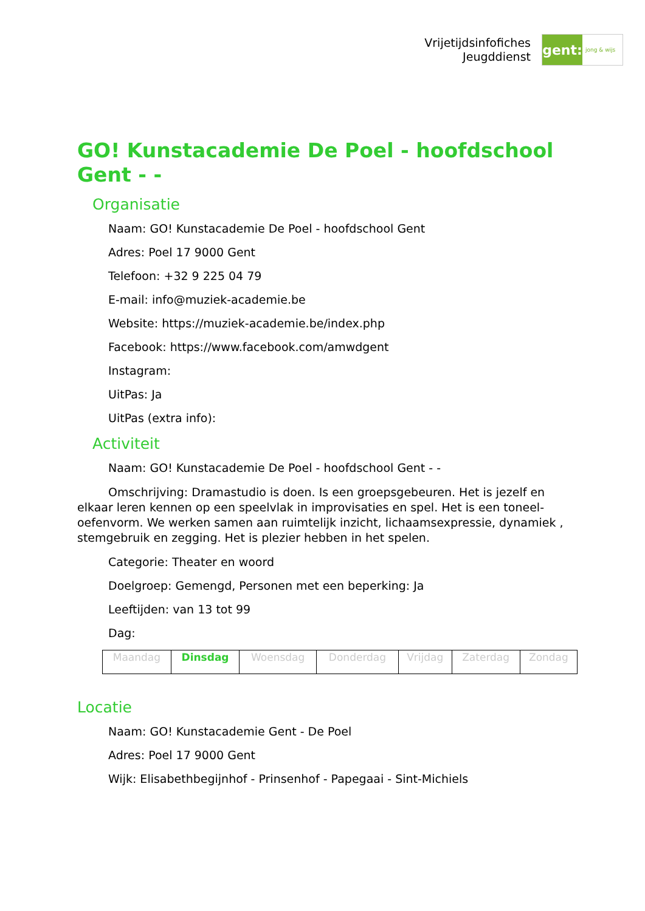Vrijetijdsinfofiches
Jeugddienst
gent:
jong & wijs
GO! Kunstacademie De Poel - hoofdschool Gent - -
Organisatie
Naam: GO! Kunstacademie De Poel - hoofdschool Gent
Adres: Poel 17 9000 Gent
Telefoon: +32 9 225 04 79
E-mail: info@muziek-academie.be
Website: https://muziek-academie.be/index.php
Facebook: https://www.facebook.com/amwdgent
Instagram:
UitPas: Ja
UitPas (extra info):
Activiteit
Naam: GO! Kunstacademie De Poel - hoofdschool Gent - -
Omschrijving: Dramastudio is doen. Is een groepsgebeuren. Het is jezelf en elkaar leren kennen op een speelvlak in improvisaties en spel. Het is een toneel-oefenvorm. We werken samen aan ruimtelijk inzicht, lichaamsexpressie, dynamiek , stemgebruik en zegging. Het is plezier hebben in het spelen.
Categorie: Theater en woord
Doelgroep: Gemengd, Personen met een beperking: Ja
Leeftijden: van 13 tot 99
Dag:
| Maandag | Dinsdag | Woensdag | Donderdag | Vrijdag | Zaterdag | Zondag |
Locatie
Naam: GO! Kunstacademie Gent - De Poel
Adres: Poel 17 9000 Gent
Wijk: Elisabethbegijnhof - Prinsenhof - Papegaai - Sint-Michiels